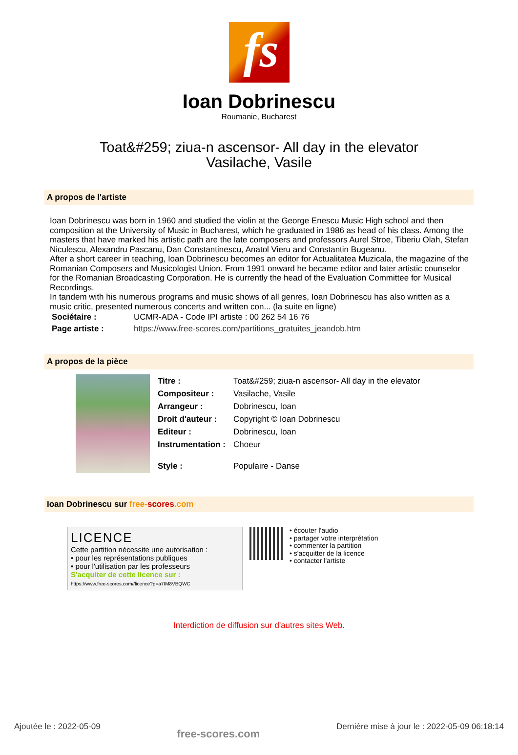fs
Ioan Dobrinescu
Roumanie, Bucharest
Toat&#259; ziua-n ascensor- All day in the elevator
Vasilache, Vasile
A propos de l'artiste
Ioan Dobrinescu was born in 1960 and studied the violin at the George Enescu Music High school and then composition at the University of Music in Bucharest, which he graduated in 1986 as head of his class. Among the masters that have marked his artistic path are the late composers and professors Aurel Stroe, Tiberiu Olah, Stefan Niculescu, Alexandru Pascanu, Dan Constantinescu, Anatol Vieru and Constantin Bugeanu.
After a short career in teaching, Ioan Dobrinescu becomes an editor for Actualitatea Muzicala, the magazine of the Romanian Composers and Musicologist Union. From 1991 onward he became editor and later artistic counselor for the Romanian Broadcasting Corporation. He is currently the head of the Evaluation Committee for Musical Recordings.
In tandem with his numerous programs and music shows of all genres, Ioan Dobrinescu has also written as a music critic, presented numerous concerts and written con... (la suite en ligne)
| Sociétaire : | UCMR-ADA - Code IPI artiste : 00 262 54 16 76 |
| Page artiste : | https://www.free-scores.com/partitions_gratuites_jeandob.htm |
A propos de la pièce
| Titre : | Toat&#259; ziua-n ascensor- All day in the elevator |
| Compositeur : | Vasilache, Vasile |
| Arrangeur : | Dobrinescu, Ioan |
| Droit d'auteur : | Copyright © Ioan Dobrinescu |
| Editeur : | Dobrinescu, Ioan |
| Instrumentation : | Choeur |
| Style : | Populaire - Danse |
Ioan Dobrinescu sur free-scores.com
LICENCE
Cette partition nécessite une autorisation :
• pour les représentations publiques
• pour l'utilisation par les professeurs
S'acquiter de cette licence sur :
https://www.free-scores.com//licence?p=a7IM8VBQWC
• écouter l'audio
• partager votre interprétation
• commenter la partition
• s'acquitter de la licence
• contacter l'artiste
Interdiction de diffusion sur d'autres sites Web.
Ajoutée le : 2022-05-09 free-scores.com Dernière mise à jour le : 2022-05-09 06:18:14